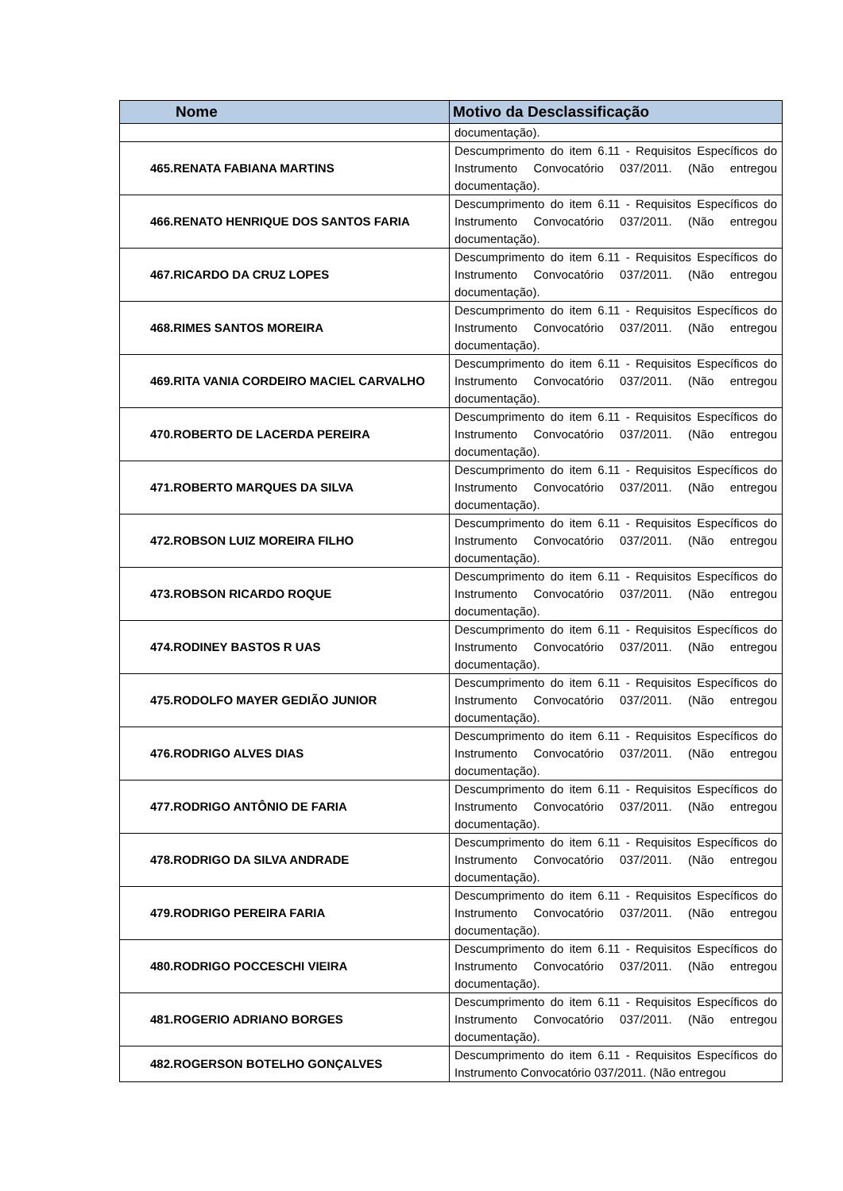| Nome | Motivo da Desclassificação |
| --- | --- |
| | documentação). |
| 465.RENATA FABIANA MARTINS | Descumprimento do item 6.11 - Requisitos Específicos do Instrumento Convocatório 037/2011. (Não entregou documentação). |
| 466.RENATO HENRIQUE DOS SANTOS FARIA | Descumprimento do item 6.11 - Requisitos Específicos do Instrumento Convocatório 037/2011. (Não entregou documentação). |
| 467.RICARDO DA CRUZ LOPES | Descumprimento do item 6.11 - Requisitos Específicos do Instrumento Convocatório 037/2011. (Não entregou documentação). |
| 468.RIMES SANTOS MOREIRA | Descumprimento do item 6.11 - Requisitos Específicos do Instrumento Convocatório 037/2011. (Não entregou documentação). |
| 469.RITA VANIA CORDEIRO MACIEL CARVALHO | Descumprimento do item 6.11 - Requisitos Específicos do Instrumento Convocatório 037/2011. (Não entregou documentação). |
| 470.ROBERTO DE LACERDA PEREIRA | Descumprimento do item 6.11 - Requisitos Específicos do Instrumento Convocatório 037/2011. (Não entregou documentação). |
| 471.ROBERTO MARQUES DA SILVA | Descumprimento do item 6.11 - Requisitos Específicos do Instrumento Convocatório 037/2011. (Não entregou documentação). |
| 472.ROBSON LUIZ MOREIRA FILHO | Descumprimento do item 6.11 - Requisitos Específicos do Instrumento Convocatório 037/2011. (Não entregou documentação). |
| 473.ROBSON RICARDO ROQUE | Descumprimento do item 6.11 - Requisitos Específicos do Instrumento Convocatório 037/2011. (Não entregou documentação). |
| 474.RODINEY BASTOS R UAS | Descumprimento do item 6.11 - Requisitos Específicos do Instrumento Convocatório 037/2011. (Não entregou documentação). |
| 475.RODOLFO MAYER GEDIÃO JUNIOR | Descumprimento do item 6.11 - Requisitos Específicos do Instrumento Convocatório 037/2011. (Não entregou documentação). |
| 476.RODRIGO ALVES DIAS | Descumprimento do item 6.11 - Requisitos Específicos do Instrumento Convocatório 037/2011. (Não entregou documentação). |
| 477.RODRIGO ANTÔNIO DE FARIA | Descumprimento do item 6.11 - Requisitos Específicos do Instrumento Convocatório 037/2011. (Não entregou documentação). |
| 478.RODRIGO DA SILVA ANDRADE | Descumprimento do item 6.11 - Requisitos Específicos do Instrumento Convocatório 037/2011. (Não entregou documentação). |
| 479.RODRIGO PEREIRA FARIA | Descumprimento do item 6.11 - Requisitos Específicos do Instrumento Convocatório 037/2011. (Não entregou documentação). |
| 480.RODRIGO POCCESCHI VIEIRA | Descumprimento do item 6.11 - Requisitos Específicos do Instrumento Convocatório 037/2011. (Não entregou documentação). |
| 481.ROGERIO ADRIANO BORGES | Descumprimento do item 6.11 - Requisitos Específicos do Instrumento Convocatório 037/2011. (Não entregou documentação). |
| 482.ROGERSON BOTELHO GONÇALVES | Descumprimento do item 6.11 - Requisitos Específicos do Instrumento Convocatório 037/2011. (Não entregou |